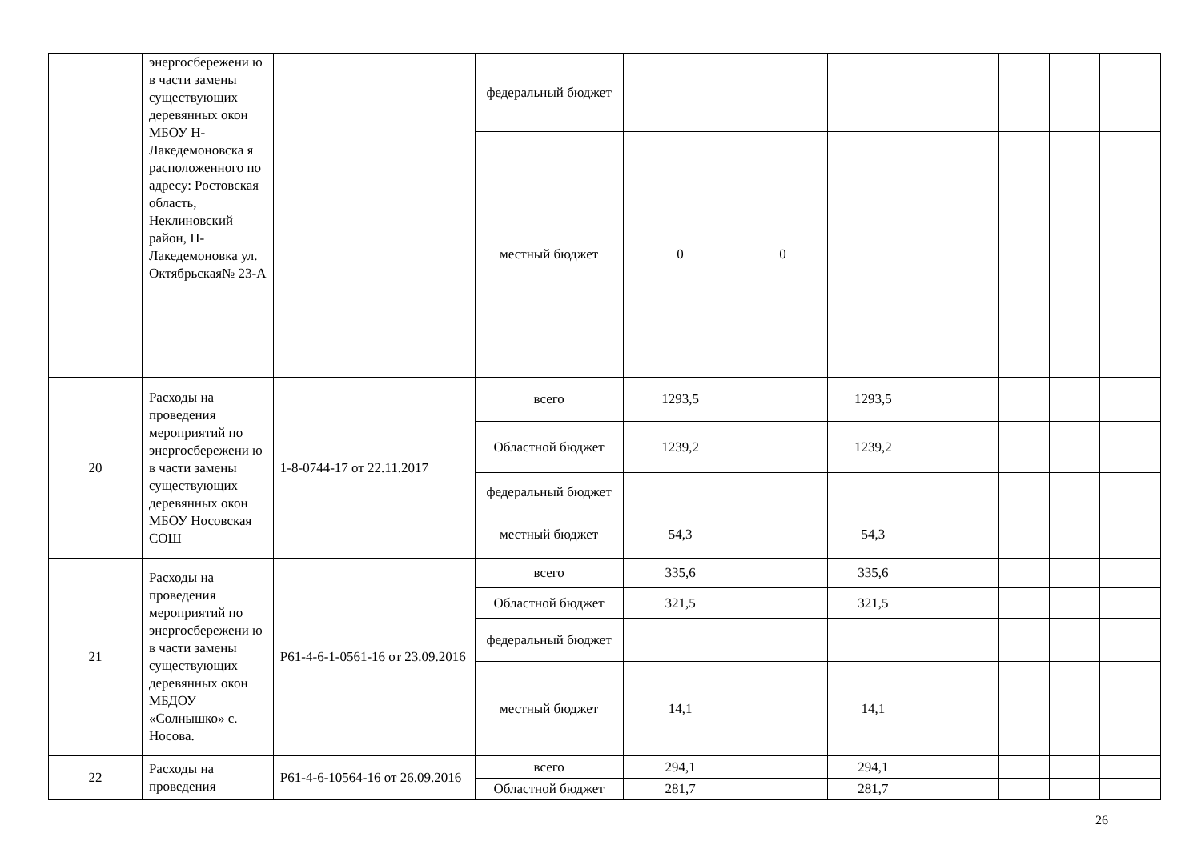| | энергосбережени ю в части замены существующих деревянных окон МБОУ Н-Лакедемоновска я расположенного по адресу: Ростовская область, Неклиновский район, Н-Лакедемоновка ул. Октябрьская№ 23-А | | федеральный бюджет | | | | | | | |
| | | | местный бюджет | 0 | 0 | | | | | |
| 20 | Расходы на проведения мероприятий по энергосбережени ю в части замены существующих деревянных окон МБОУ Носовская СОШ | 1-8-0744-17 от 22.11.2017 | всего | 1293,5 | | 1293,5 | | | | |
| | | | Областной бюджет | 1239,2 | | 1239,2 | | | | |
| | | | федеральный бюджет | | | | | | | |
| | | | местный бюджет | 54,3 | | 54,3 | | | | |
| 21 | Расходы на проведения мероприятий по энергосбережени ю в части замены существующих деревянных окон МБДОУ «Солнышко» с. Носова. | Р61-4-6-1-0561-16 от 23.09.2016 | всего | 335,6 | | 335,6 | | | | |
| | | | Областной бюджет | 321,5 | | 321,5 | | | | |
| | | | федеральный бюджет | | | | | | | |
| | | | местный бюджет | 14,1 | | 14,1 | | | | |
| 22 | Расходы на проведения | Р61-4-6-10564-16 от 26.09.2016 | всего | 294,1 | | 294,1 | | | | |
| | | | Областной бюджет | 281,7 | | 281,7 | | | | |
26